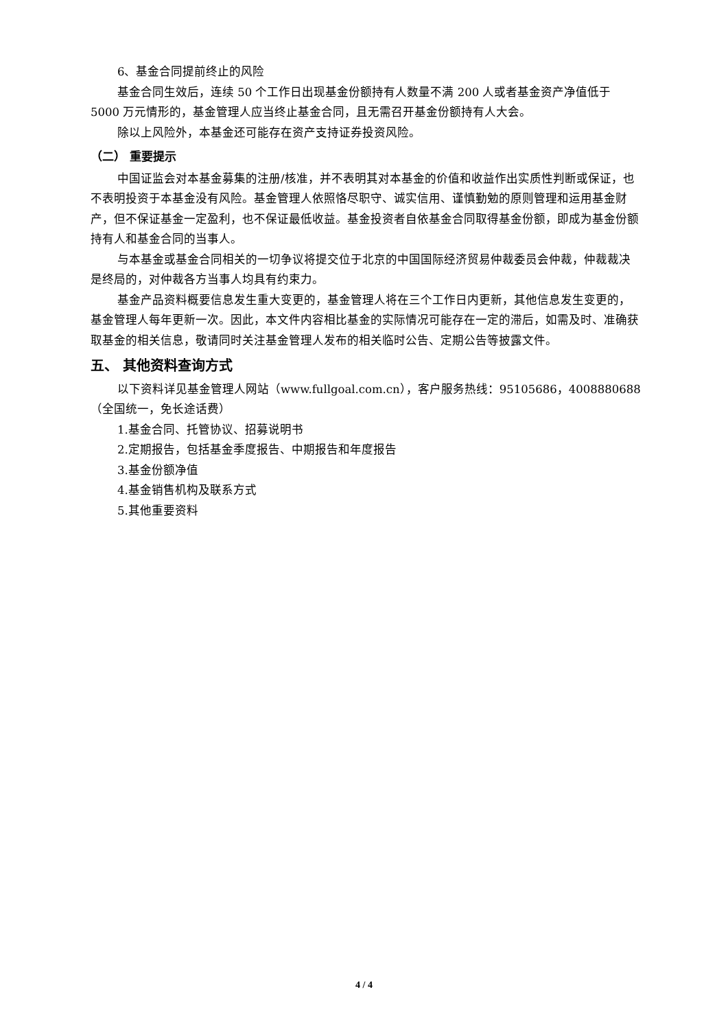6、基金合同提前终止的风险
基金合同生效后，连续 50 个工作日出现基金份额持有人数量不满 200 人或者基金资产净值低于 5000 万元情形的，基金管理人应当终止基金合同，且无需召开基金份额持有人大会。
除以上风险外，本基金还可能存在资产支持证券投资风险。
（二） 重要提示
中国证监会对本基金募集的注册/核准，并不表明其对本基金的价值和收益作出实质性判断或保证，也不表明投资于本基金没有风险。基金管理人依照恪尽职守、诚实信用、谨慎勤勉的原则管理和运用基金财产，但不保证基金一定盈利，也不保证最低收益。基金投资者自依基金合同取得基金份额，即成为基金份额持有人和基金合同的当事人。
与本基金或基金合同相关的一切争议将提交位于北京的中国国际经济贸易仲裁委员会仲裁，仲裁裁决是终局的，对仲裁各方当事人均具有约束力。
基金产品资料概要信息发生重大变更的，基金管理人将在三个工作日内更新，其他信息发生变更的，基金管理人每年更新一次。因此，本文件内容相比基金的实际情况可能存在一定的滞后，如需及时、准确获取基金的相关信息，敬请同时关注基金管理人发布的相关临时公告、定期公告等披露文件。
五、 其他资料查询方式
以下资料详见基金管理人网站（www.fullgoal.com.cn），客户服务热线：95105686，4008880688（全国统一，免长途话费）
1.基金合同、托管协议、招募说明书
2.定期报告，包括基金季度报告、中期报告和年度报告
3.基金份额净值
4.基金销售机构及联系方式
5.其他重要资料
4 / 4